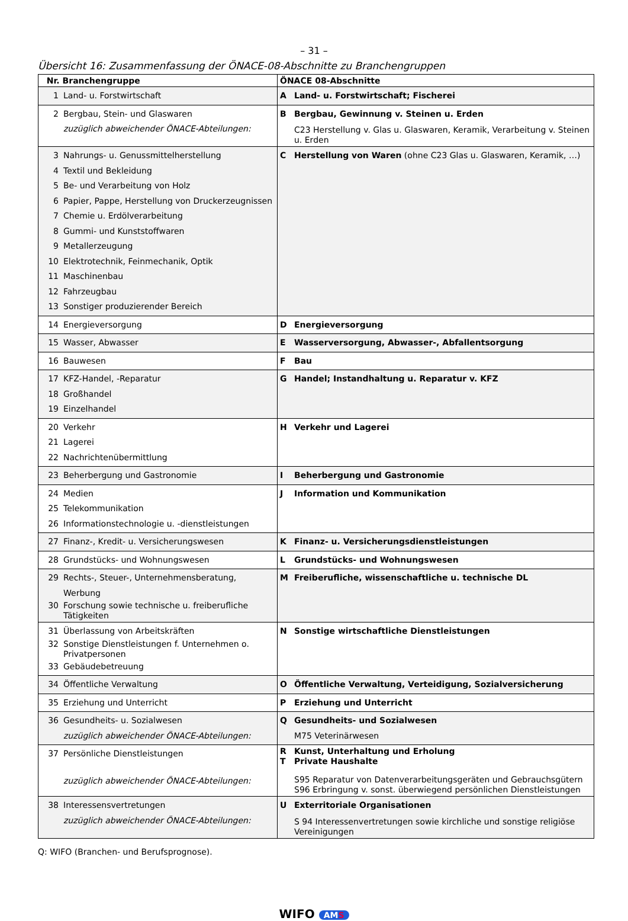– 31 –
Übersicht 16: Zusammenfassung der ÖNACE-08-Abschnitte zu Branchengruppen
| Nr. Branchengruppe | ÖNACE 08-Abschnitte |
| --- | --- |
| 1 Land- u. Forstwirtschaft | A Land- u. Forstwirtschaft; Fischerei |
| 2 Bergbau, Stein- und Glaswaren zuzüglich abweichender ÖNACE-Abteilungen: | B Bergbau, Gewinnung v. Steinen u. Erden C23 Herstellung v. Glas u. Glaswaren, Keramik, Verarbeitung v. Steinen u. Erden |
| 3 Nahrungs- u. Genussmittelherstellung 4 Textil und Bekleidung 5 Be- und Verarbeitung von Holz 6 Papier, Pappe, Herstellung von Druckerzeugnissen 7 Chemie u. Erdölverarbeitung 8 Gummi- und Kunststoffwaren 9 Metallerzeugung 10 Elektrotechnik, Feinmechanik, Optik 11 Maschinenbau 12 Fahrzeugbau 13 Sonstiger produzierender Bereich | C Herstellung von Waren (ohne C23 Glas u. Glaswaren, Keramik, …) |
| 14 Energieversorgung | D Energieversorgung |
| 15 Wasser, Abwasser | E Wasserversorgung, Abwasser-, Abfallentsorgung |
| 16 Bauwesen | F Bau |
| 17 KFZ-Handel, -Reparatur 18 Großhandel 19 Einzelhandel | G Handel; Instandhaltung u. Reparatur v. KFZ |
| 20 Verkehr 21 Lagerei 22 Nachrichtenübermittlung | H Verkehr und Lagerei |
| 23 Beherbergung und Gastronomie | I Beherbergung und Gastronomie |
| 24 Medien 25 Telekommunikation 26 Informationstechnologie u. -dienstleistungen | J Information und Kommunikation |
| 27 Finanz-, Kredit- u. Versicherungswesen | K Finanz- u. Versicherungsdienstleistungen |
| 28 Grundstücks- und Wohnungswesen | L Grundstücks- und Wohnungswesen |
| 29 Rechts-, Steuer-, Unternehmensberatung, Werbung 30 Forschung sowie technische u. freiberufliche Tätigkeiten | M Freiberufliche, wissenschaftliche u. technische DL |
| 31 Überlassung von Arbeitskräften 32 Sonstige Dienstleistungen f. Unternehmen o. Privatpersonen 33 Gebäudebetreuung | N Sonstige wirtschaftliche Dienstleistungen |
| 34 Öffentliche Verwaltung | O Öffentliche Verwaltung, Verteidigung, Sozialversicherung |
| 35 Erziehung und Unterricht | P Erziehung und Unterricht |
| 36 Gesundheits- u. Sozialwesen zuzüglich abweichender ÖNACE-Abteilungen: | Q Gesundheits- und Sozialwesen M75 Veterinärwesen |
| 37 Persönliche Dienstleistungen zuzüglich abweichender ÖNACE-Abteilungen: | R Kunst, Unterhaltung und Erholung T Private Haushalte S95 Reparatur von Datenverarbeitungsgeräten und Gebrauchsgütern S96 Erbringung v. sonst. überwiegend persönlichen Dienstleistungen |
| 38 Interessensvertretungen zuzüglich abweichender ÖNACE-Abteilungen: | U Exterritoriale Organisationen S 94 Interessenvertretungen sowie kirchliche und sonstige religiöse Vereinigungen |
Q: WIFO (Branchen- und Berufsprognose).
WIFO AMS